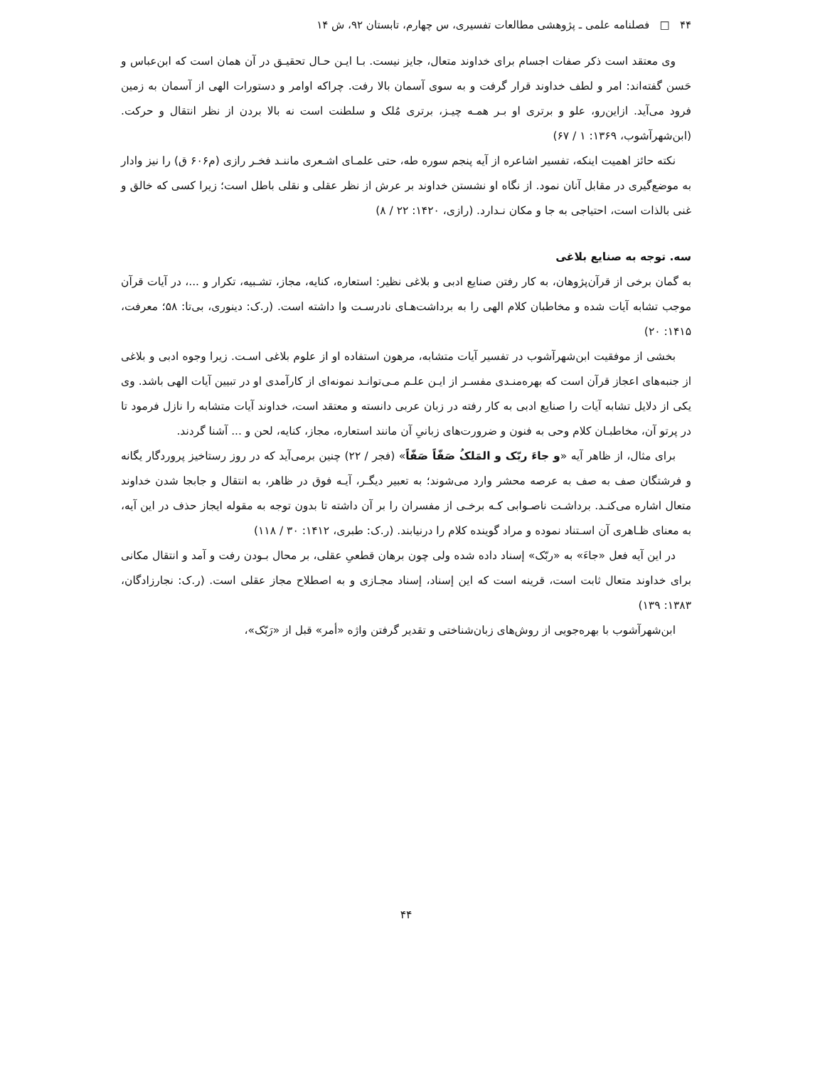۴۴ □ فصلنامه علمی ـ پژوهشی مطالعات تفسیری، س چهارم، تابستان ۹۲، ش ۱۴
وی معتقد است ذکر صفات اجسام برای خداوند متعال، جایز نیست. بـا ایـن حـال تحقیـق در آن همان است که ابن‌عباس و حَسن گفته‌اند: امر و لطف خداوند قرار گرفت و به سوی آسمان بالا رفت. چراکه اوامر و دستورات الهی از آسمان به زمین فرود می‌آید. ازاین‌رو، علو و برتری او بـر همـه چیـز، برتری مُلک و سلطنت است نه بالا بردن از نظر انتقال و حرکت. (ابن‌شهرآشوب، ۱۳۶۹: ۱ / ۶۷)
نکته حائز اهمیت اینکه، تفسیر اشاعره از آیه پنجم سوره طه، حتی علمـای اشـعری ماننـد فخـر رازی (م۶۰۶ ق) را نیز وادار به موضع‌گیری در مقابل آنان نمود. از نگاه او نشستن خداوند بر عرش از نظر عقلی و نقلی باطل است؛ زیرا کسی که خالق و غنی بالذات است، احتیاجی به جا و مکان نـدارد. (رازی، ۱۴۲۰: ۲۲ / ۸)
سه. توجه به صنایع بلاغی
به گمان برخی از قرآن‌پژوهان، به کار رفتن صنایع ادبی و بلاغی نظیر: استعاره، کنایه، مجاز، تشـبیه، تکرار و ...، در آیات قرآن موجب تشابه آیات شده و مخاطبان کلام الهی را به برداشت‌هـای نادرسـت وا داشته است. (ر.ک: دینوری، بی‌تا: ۵۸؛ معرفت، ۱۴۱۵: ۲۰)
بخشی از موفقیت ابن‌شهرآشوب در تفسیر آیات متشابه، مرهون استفاده او از علوم بلاغی اسـت. زیرا وجوه ادبی و بلاغی از جنبه‌های اعجاز قرآن است که بهره‌منـدی مفسـر از ایـن علـم مـی‌توانـد نمونه‌ای از کارآمدی او در تبیین آیات الهی باشد. وی یکی از دلایل تشابه آیات را صنایع ادبی به کار رفته در زبان عربی دانسته و معتقد است، خداوند آیات متشابه را نازل فرمود تا در پرتو آن، مخاطبـان کلام وحی به فنون و ضرورت‌های زبانیِ آن مانند استعاره، مجاز، کنایه، لحن و ... آشنا گردند.
برای مثال، از ظاهر آیه «و جاءَ ربّک و المَلکُ صَفّاً صَفّاً» (فجر / ۲۲) چنین برمی‌آید که در روز رستاخیز پروردگار یگانه و فرشتگان صف به صف به عرصه محشر وارد می‌شوند؛ به تعبیر دیگـر، آیـه فوق در ظاهر، به انتقال و جابجا شدن خداوند متعال اشاره می‌کنـد. برداشـت ناصـوابی کـه برخـی از مفسران را بر آن داشته تا بدون توجه به مقوله ایجاز حذف در این آیه، به معنای ظـاهری آن اسـتناد نموده و مراد گوینده کلام را درنیابند. (ر.ک: طبری، ۱۴۱۲: ۳۰ / ۱۱۸)
در این آیه فعل «جاءَ» به «ربّک» إسناد داده شده ولی چون برهان قطعیِ عقلی، بر محال بـودن رفت و آمد و انتقال مکانی برای خداوند متعال ثابت است، قرینه است که این إسناد، إسناد مجـازی و به اصطلاح مجاز عقلی است. (ر.ک: نجارزادگان، ۱۳۸۳: ۱۳۹)
ابن‌شهرآشوب با بهره‌جویی از روش‌های زبان‌شناختی و تقدیر گرفتن واژه «أمر» قبل از «رَبّک»،
۴۴